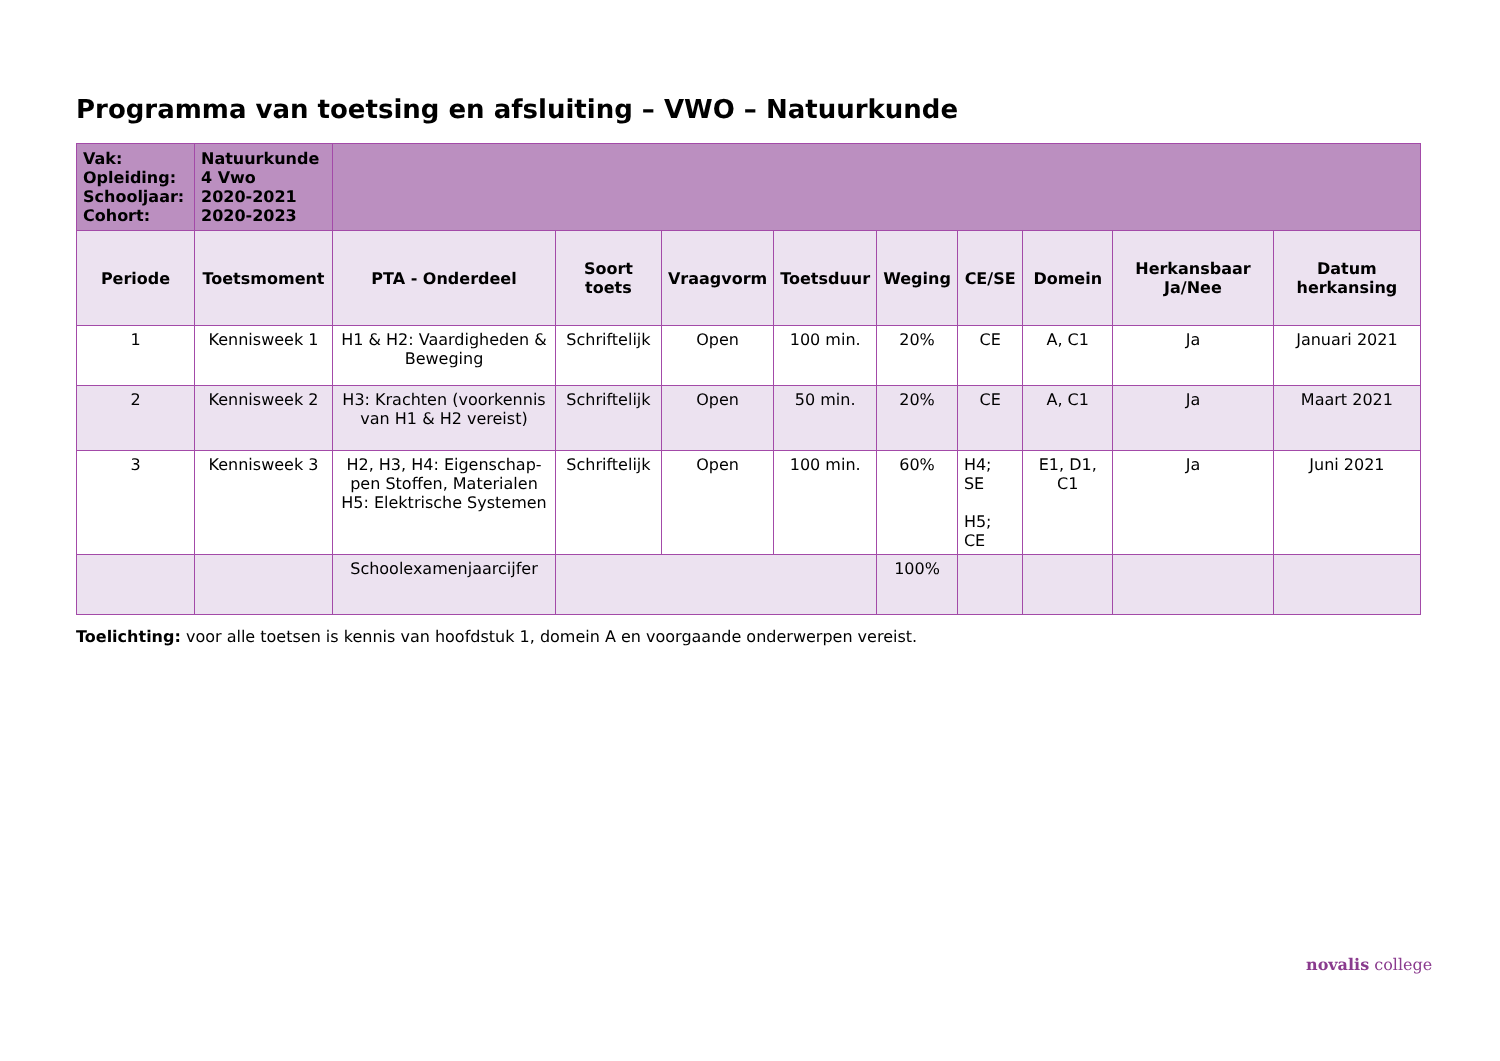Programma van toetsing en afsluiting – VWO – Natuurkunde
| Vak: Opleiding: Schooljaar: Cohort: | Natuurkunde 4 Vwo 2020-2021 2020-2023 | | | | | | | | | |
| Periode | Toetsmoment | PTA - Onderdeel | Soort toets | Vraagvorm | Toetsduur | Weging | CE/SE | Domein | Herkansbaar Ja/Nee | Datum herkansing |
| 1 | Kennisweek 1 | H1 & H2: Vaardigheden & Beweging | Schriftelijk | Open | 100 min. | 20% | CE | A, C1 | Ja | Januari 2021 |
| 2 | Kennisweek 2 | H3: Krachten (voorkennis van H1 & H2 vereist) | Schriftelijk | Open | 50 min. | 20% | CE | A, C1 | Ja | Maart 2021 |
| 3 | Kennisweek 3 | H2, H3, H4: Eigenschap-pen Stoffen, Materialen H5: Elektrische Systemen | Schriftelijk | Open | 100 min. | 60% | H4; SE H5; CE | E1, D1, C1 | Ja | Juni 2021 |
| | | Schoolexamenjaarcijfer | | | | 100% | | | | |
Toelichting: voor alle toetsen is kennis van hoofdstuk 1, domein A en voorgaande onderwerpen vereist.
novalis college